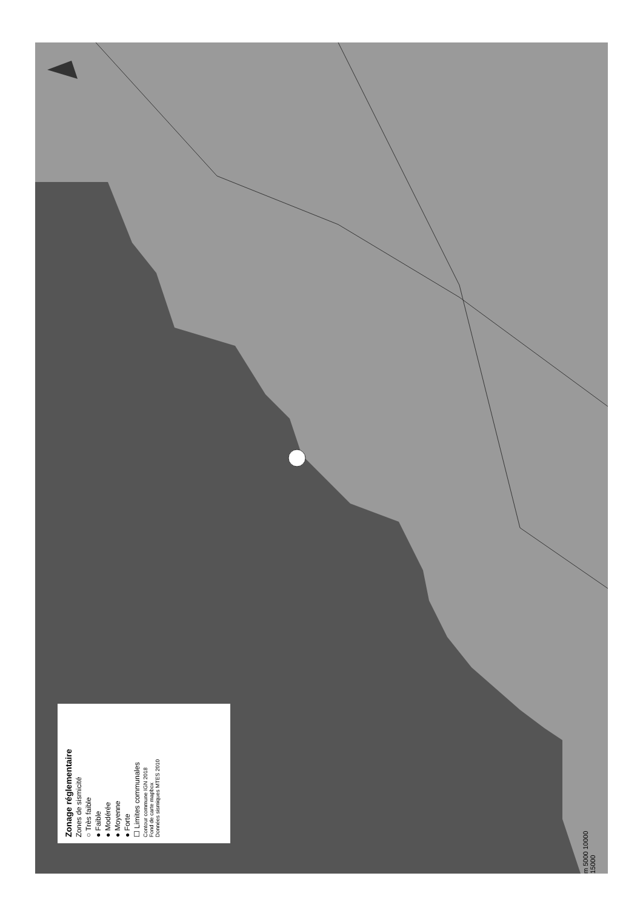Zonage réglementaire
Zones de sismicité
○ Très faible
● Faible
● Modérée
● Moyenne
● Forte
☐ Limites communales
Contour commune IGN 2018
Fond de carte mapbox
Données sismiques MTES 2010
m 5000 10000 15000